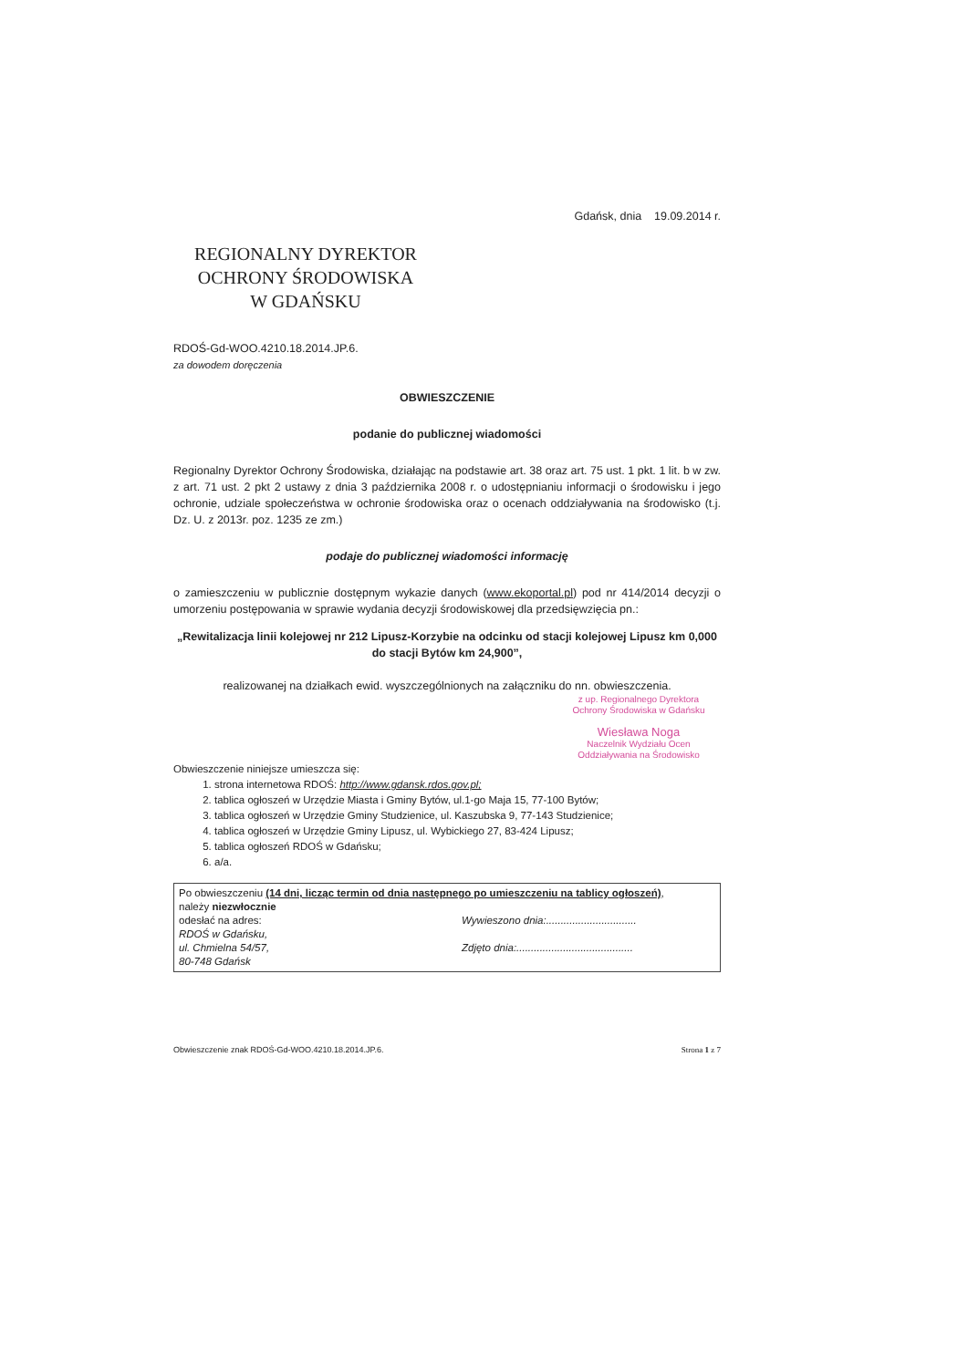REGIONALNY DYREKTOR
OCHRONY ŚRODOWISKA
W GDAŃSKU
Gdańsk, dnia 19.09.2014 r.
RDOŚ-Gd-WOO.4210.18.2014.JP.6.
za dowodem doręczenia
OBWIESZCZENIE
podanie do publicznej wiadomości
Regionalny Dyrektor Ochrony Środowiska, działając na podstawie art. 38 oraz art. 75 ust. 1 pkt. 1 lit. b w zw. z art. 71 ust. 2 pkt 2 ustawy z dnia 3 października 2008 r. o udostępnianiu informacji o środowisku i jego ochronie, udziale społeczeństwa w ochronie środowiska oraz o ocenach oddziaływania na środowisko (t.j. Dz. U. z 2013r. poz. 1235 ze zm.)
podaje do publicznej wiadomości informację
o zamieszczeniu w publicznie dostępnym wykazie danych (www.ekoportal.pl) pod nr 414/2014 decyzji o umorzeniu postępowania w sprawie wydania decyzji środowiskowej dla przedsięwzięcia pn.:
„Rewitalizacja linii kolejowej nr 212 Lipusz-Korzybie na odcinku od stacji kolejowej Lipusz km 0,000 do stacji Bytów km 24,900”,
realizowanej na działkach ewid. wyszczególnionych na załączniku do nn. obwieszczenia.
z up. Regionalnego Dyrektora
Ochrony Środowiska w Gdańsku
Wiesława Noga
Naczelnik Wydziału Ocen
Oddziaływania na Środowisko
Obwieszczenie niniejsze umieszcza się:
1. strona internetowa RDOŚ: http://www.gdansk.rdos.gov.pl;
2. tablica ogłoszeń w Urzędzie Miasta i Gminy Bytów, ul.1-go Maja 15, 77-100 Bytów;
3. tablica ogłoszeń w Urzędzie Gminy Studzienice, ul. Kaszubska 9, 77-143 Studzienice;
4. tablica ogłoszeń w Urzędzie Gminy Lipusz, ul. Wybickiego 27, 83-424 Lipusz;
5. tablica ogłoszeń RDOŚ w Gdańsku;
6. a/a.
Po obwieszczeniu (14 dni, licząc termin od dnia następnego po umieszczeniu na tablicy ogłoszeń),
należy niezwłocznie
odesłać na adres:
RDOŚ w Gdańsku,
ul. Chmielna 54/57,
80-748 Gdańsk
Wywieszono dnia:...............................
Zdjęto dnia:........................................
Obwieszczenie znak RDOŚ-Gd-WOO.4210.18.2014.JP.6. Strona 1 z 7